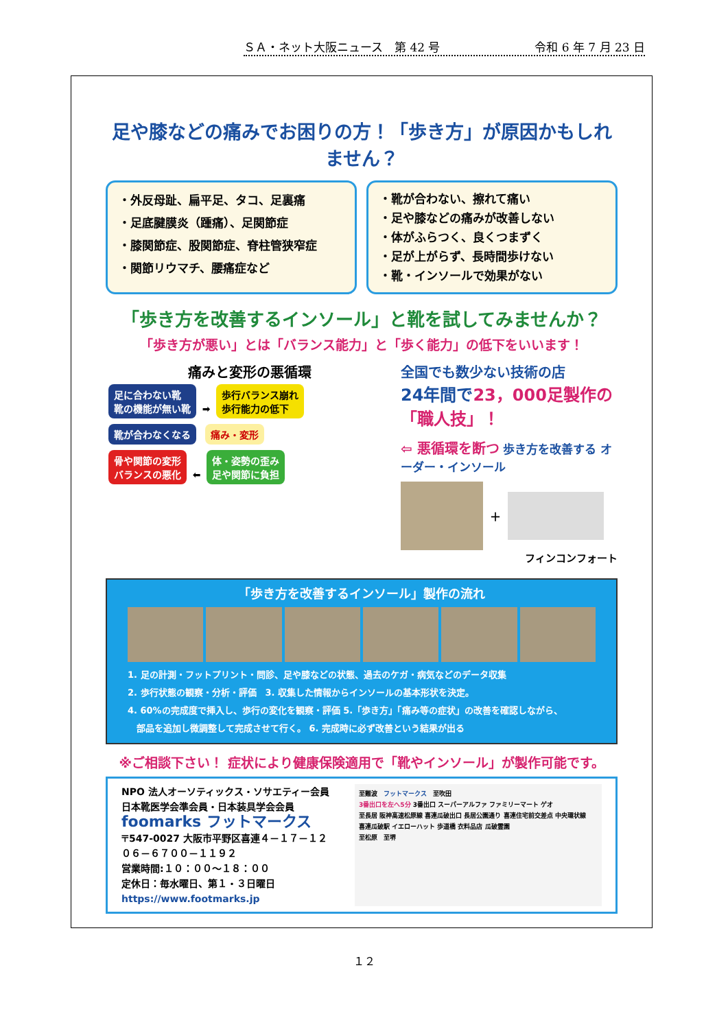ＳＡ・ネット大阪ニュース　第 42 号 令和 6 年 7 月 23 日
足や膝などの痛みでお困りの方！「歩き方」が原因かもしれません？
・外反母趾、扁平足、タコ、足裏痛
・足底腱膜炎（踵痛）、足関節症
・膝関節症、股関節症、脊柱管狭窄症
・関節リウマチ、腰痛症など
・靴が合わない、擦れて痛い
・足や膝などの痛みが改善しない
・体がふらつく、良くつまずく
・足が上がらず、長時間歩けない
・靴・インソールで効果がない
「歩き方を改善するインソール」と靴を試してみませんか？
「歩き方が悪い」とは「バランス能力」と「歩く能力」の低下をいいます！
痛みと変形の悪循環
足に合わない靴
靴の機能が無い靴 ➡ 歩行バランス崩れ
歩行能力の低下
靴が合わなくなる 痛み・変形
骨や関節の変形
バランスの悪化 ⬅ 体・姿勢の歪み
足や関節に負担
全国でも数少ない技術の店
24年間で23，000足製作の「職人技」！
⇦ 悪循環を断つ 歩き方を改善する オーダー・インソール
＋
フィンコンフォート
「歩き方を改善するインソール」製作の流れ
1. 足の計測・フットプリント・問診、足や膝などの状態、過去のケガ・病気などのデータ収集
2. 歩行状態の観察・分析・評価　3. 収集した情報からインソールの基本形状を決定。
4. 60%の完成度で挿入し、歩行の変化を観察・評価 5.「歩き方」「痛み等の症状」の改善を確認しながら、
　部品を追加し微調整して完成させて行く。 6. 完成時に必ず改善という結果が出る
※ご相談下さい！ 症状により健康保険適用で「靴やインソール」が製作可能です。
NPO 法人オーソティックス・ソサエティー会員
日本靴医学会準会員・日本装具学会会員
foomarks フットマークス
〒547-0027 大阪市平野区喜連４－１７－１２
０６－６７００－１１９２
営業時間:１０：００～１８：００
定休日：毎水曜日、第１・３日曜日
https://www.footmarks.jp
至難波　フットマークス　至吹田
3番出口を左へ5分 3番出口 スーパーアルファ ファミリーマート ゲオ
至長居 阪神高速松原線 喜連瓜破出口 長居公園通り 喜連住宅前交差点 中央環状線
喜連瓜破駅 イエローハット 歩道橋 衣料品店 瓜破霊園
至松原　至堺
１２